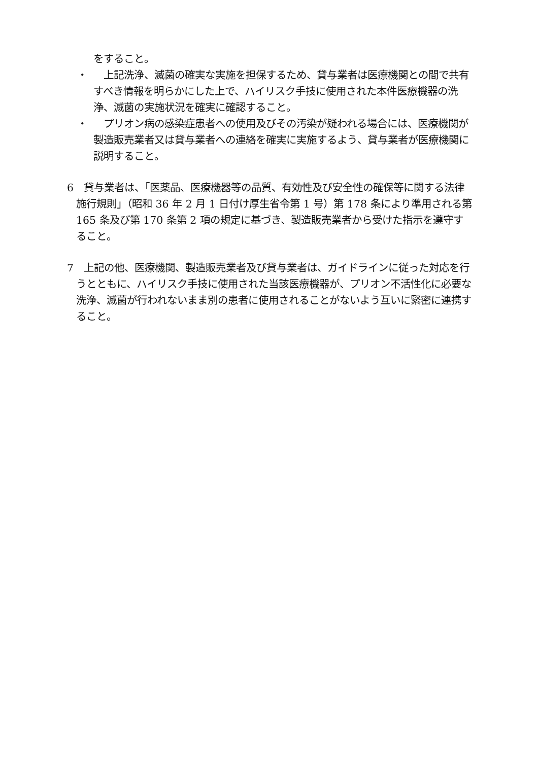をすること。
・ 　上記洗浄、滅菌の確実な実施を担保するため、貸与業者は医療機関との間で共有すべき情報を明らかにした上で、ハイリスク手技に使用された本件医療機器の洗浄、滅菌の実施状況を確実に確認すること。
・ 　プリオン病の感染症患者への使用及びその汚染が疑われる場合には、医療機関が製造販売業者又は貸与業者への連絡を確実に実施するよう、貸与業者が医療機関に説明すること。
6　貸与業者は、「医薬品、医療機器等の品質、有効性及び安全性の確保等に関する法律施行規則」（昭和 36 年 2 月 1 日付け厚生省令第 1 号）第 178 条により準用される第 165 条及び第 170 条第 2 項の規定に基づき、製造販売業者から受けた指示を遵守すること。
7　上記の他、医療機関、製造販売業者及び貸与業者は、ガイドラインに従った対応を行うとともに、ハイリスク手技に使用された当該医療機器が、プリオン不活性化に必要な洗浄、滅菌が行われないまま別の患者に使用されることがないよう互いに緊密に連携すること。